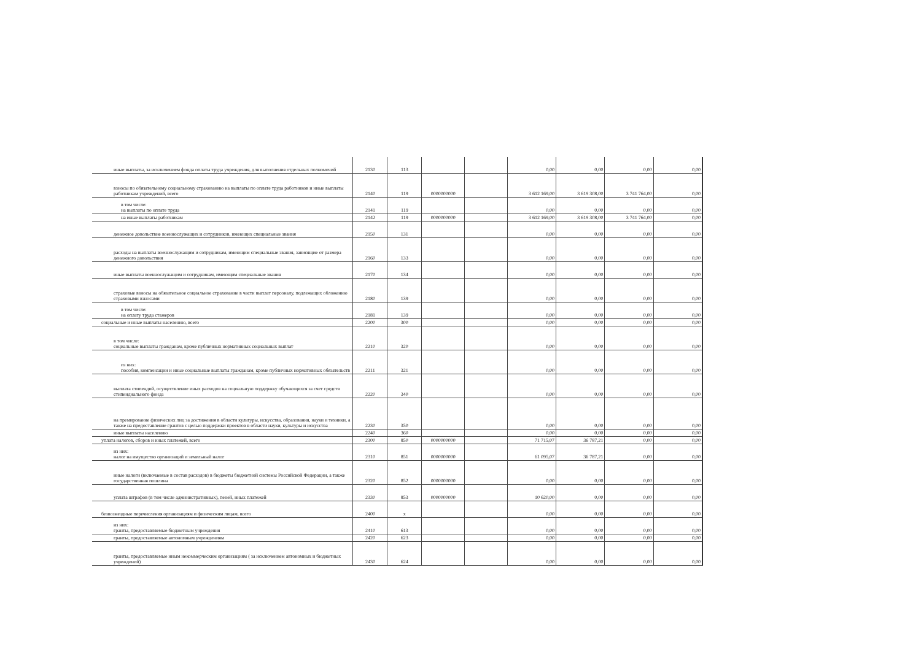| иные выплаты, за исключением фонда оплаты труда учреждения, для выполнения отдельных полномочий | 2130 | 113 | | | 0,00 | 0,00 | 0,00 | 0,00 |
| взносы по обязательному социальному страхованию на выплаты по оплате труда работников и иные выплаты работникам учреждений, всего | 2140 | 119 | 0000000000 | | 3 612 169,00 | 3 619 308,00 | 3 741 764,00 | 0,00 |
| в том числе: на выплаты по оплате труда | 2141 | 119 | | | 0,00 | 0,00 | 0,00 | 0,00 |
| на иные выплаты работникам | 2142 | 119 | 0000000000 | | 3 612 169,00 | 3 619 308,00 | 3 741 764,00 | 0,00 |
| денежное довольствие военнослужащих и сотрудников, имеющих специальные звания | 2150 | 131 | | | 0,00 | 0,00 | 0,00 | 0,00 |
| расходы на выплаты военнослужащим и сотрудникам, имеющим специальные звания, зависящие от размера денежного довольствия | 2160 | 133 | | | 0,00 | 0,00 | 0,00 | 0,00 |
| иные выплаты военнослужащим и сотрудникам, имеющим специальные звания | 2170 | 134 | | | 0,00 | 0,00 | 0,00 | 0,00 |
| страховые взносы на обязательное социальное страхование в части выплат персоналу, подлежащих обложению страховыми взносами | 2180 | 139 | | | 0,00 | 0,00 | 0,00 | 0,00 |
| в том числе: на оплату труда стажеров | 2181 | 139 | | | 0,00 | 0,00 | 0,00 | 0,00 |
| социальные и иные выплаты населению, всего | 2200 | 300 | | | 0,00 | 0,00 | 0,00 | 0,00 |
| в том числе: социальные выплаты гражданам, кроме публичных нормативных социальных выплат | 2210 | 320 | | | 0,00 | 0,00 | 0,00 | 0,00 |
| из них: пособия, компенсации и иные социальные выплаты гражданам, кроме публичных нормативных обязательств | 2211 | 321 | | | 0,00 | 0,00 | 0,00 | 0,00 |
| выплата стипендий, осуществление иных расходов на социальную поддержку обучающихся за счет средств стипендиального фонда | 2220 | 340 | | | 0,00 | 0,00 | 0,00 | 0,00 |
| на премирование физических лиц за достижения в области культуры, искусства, образования, науки и техники, а также на предоставление грантов с целью поддержки проектов в области науки, культуры и искусства | 2230 | 350 | | | 0,00 | 0,00 | 0,00 | 0,00 |
| иные выплаты населению | 2240 | 360 | | | 0,00 | 0,00 | 0,00 | 0,00 |
| уплата налогов, сборов и иных платежей, всего | 2300 | 850 | 0000000000 | | 71 715,07 | 36 787,21 | 0,00 | 0,00 |
| из них: налог на имущество организаций и земельный налог | 2310 | 851 | 0000000000 | | 61 095,07 | 36 787,21 | 0,00 | 0,00 |
| иные налоги (включаемые в состав расходов) в бюджеты бюджетной системы Российской Федерации, а также государственная пошлина | 2320 | 852 | 0000000000 | | 0,00 | 0,00 | 0,00 | 0,00 |
| уплата штрафов (в том числе административных), пеней, иных платежей | 2330 | 853 | 0000000000 | | 10 620,00 | 0,00 | 0,00 | 0,00 |
| безвозмездные перечисления организациям и физическим лицам, всего | 2400 | x | | | 0,00 | 0,00 | 0,00 | 0,00 |
| из них: гранты, предоставляемые бюджетным учреждения | 2410 | 613 | | | 0,00 | 0,00 | 0,00 | 0,00 |
| гранты, предоставляемые автономным учреждениям | 2420 | 623 | | | 0,00 | 0,00 | 0,00 | 0,00 |
| гранты, предоставляемые иным некоммерческим организациям ( за исключением автономных и бюджетных учреждений) | 2430 | 624 | | | 0,00 | 0,00 | 0,00 | 0,00 |